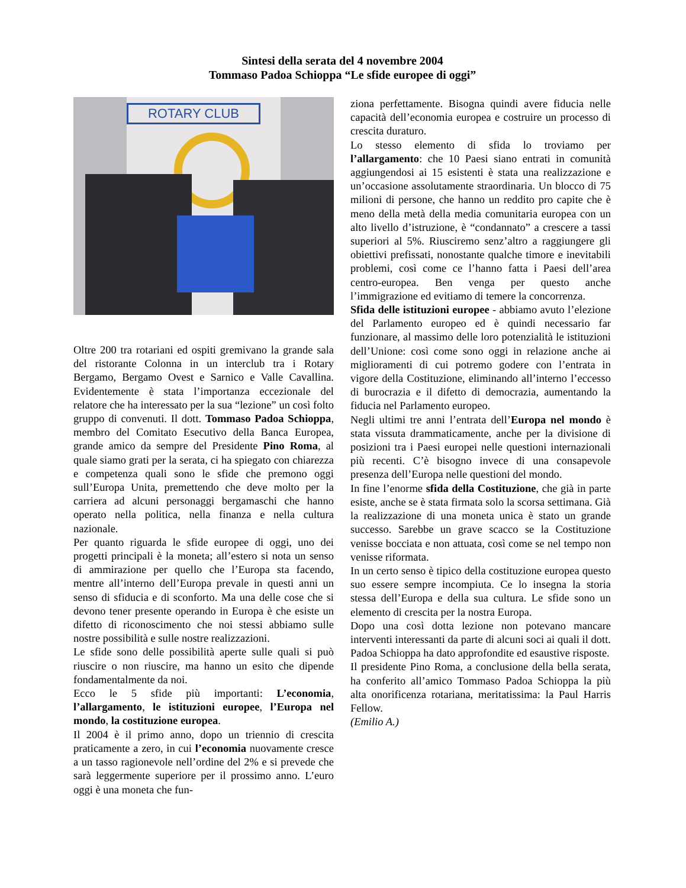Sintesi della serata del 4 novembre 2004
Tommaso Padoa Schioppa “Le sfide europee di oggi”
ROTARY CLUB
Oltre 200 tra rotariani ed ospiti gremivano la grande sala del ristorante Colonna in un interclub tra i Rotary Bergamo, Bergamo Ovest e Sarnico e Valle Cavallina. Evidentemente è stata l’importanza eccezionale del relatore che ha interessato per la sua “lezione” un così folto gruppo di convenuti. Il dott. Tommaso Padoa Schioppa, membro del Comitato Esecutivo della Banca Europea, grande amico da sempre del Presidente Pino Roma, al quale siamo grati per la serata, ci ha spiegato con chiarezza e competenza quali sono le sfide che premono oggi sull’Europa Unita, premettendo che deve molto per la carriera ad alcuni personaggi bergamaschi che hanno operato nella politica, nella finanza e nella cultura nazionale.
Per quanto riguarda le sfide europee di oggi, uno dei progetti principali è la moneta; all’estero si nota un senso di ammirazione per quello che l’Europa sta facendo, mentre all’interno dell’Europa prevale in questi anni un senso di sfiducia e di sconforto. Ma una delle cose che si devono tener presente operando in Europa è che esiste un difetto di riconoscimento che noi stessi abbiamo sulle nostre possibilità e sulle nostre realizzazioni.
Le sfide sono delle possibilità aperte sulle quali si può riuscire o non riuscire, ma hanno un esito che dipende fondamentalmente da noi.
Ecco le 5 sfide più importanti: L’economia, l’allargamento, le istituzioni europee, l’Europa nel mondo, la costituzione europea.
Il 2004 è il primo anno, dopo un triennio di crescita praticamente a zero, in cui l’economia nuovamente cresce a un tasso ragionevole nell’ordine del 2% e si prevede che sarà leggermente superiore per il prossimo anno. L’euro oggi è una moneta che fun-
ziona perfettamente. Bisogna quindi avere fiducia nelle capacità dell’economia europea e costruire un processo di crescita duraturo.
Lo stesso elemento di sfida lo troviamo per l’allargamento: che 10 Paesi siano entrati in comunità aggiungendosi ai 15 esistenti è stata una realizzazione e un’occasione assolutamente straordinaria. Un blocco di 75 milioni di persone, che hanno un reddito pro capite che è meno della metà della media comunitaria europea con un alto livello d’istruzione, è “condannato” a crescere a tassi superiori al 5%. Riusciremo senz’altro a raggiungere gli obiettivi prefissati, nonostante qualche timore e inevitabili problemi, così come ce l’hanno fatta i Paesi dell’area centro-europea. Ben venga per questo anche l’immigrazione ed evitiamo di temere la concorrenza.
Sfida delle istituzioni europee - abbiamo avuto l’elezione del Parlamento europeo ed è quindi necessario far funzionare, al massimo delle loro potenzialità le istituzioni dell’Unione: così come sono oggi in relazione anche ai miglioramenti di cui potremo godere con l’entrata in vigore della Costituzione, eliminando all’interno l’eccesso di burocrazia e il difetto di democrazia, aumentando la fiducia nel Parlamento europeo.
Negli ultimi tre anni l’entrata dell’Europa nel mondo è stata vissuta drammaticamente, anche per la divisione di posizioni tra i Paesi europei nelle questioni internazionali più recenti. C’è bisogno invece di una consapevole presenza dell’Europa nelle questioni del mondo.
In fine l’enorme sfida della Costituzione, che già in parte esiste, anche se è stata firmata solo la scorsa settimana. Già la realizzazione di una moneta unica è stato un grande successo. Sarebbe un grave scacco se la Costituzione venisse bocciata e non attuata, così come se nel tempo non venisse riformata.
In un certo senso è tipico della costituzione europea questo suo essere sempre incompiuta. Ce lo insegna la storia stessa dell’Europa e della sua cultura. Le sfide sono un elemento di crescita per la nostra Europa.
Dopo una così dotta lezione non potevano mancare interventi interessanti da parte di alcuni soci ai quali il dott. Padoa Schioppa ha dato approfondite ed esaustive risposte.
Il presidente Pino Roma, a conclusione della bella serata, ha conferito all’amico Tommaso Padoa Schioppa la più alta onorificenza rotariana, meritatissima: la Paul Harris Fellow.
(Emilio A.)